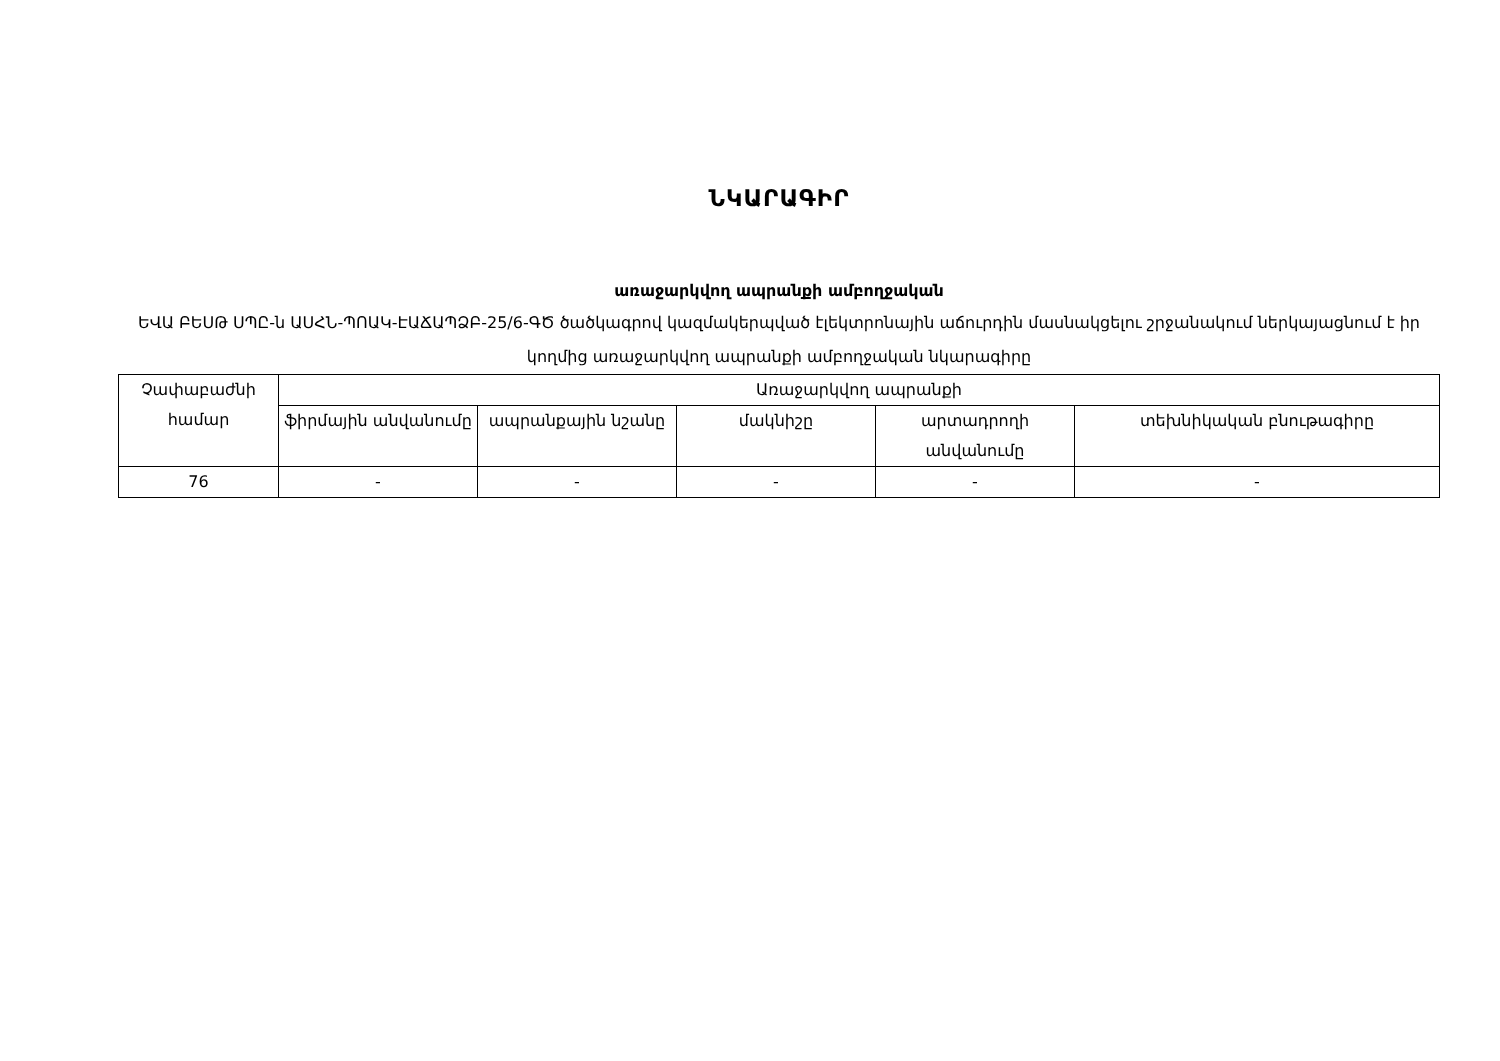ՆԿԱՐԱԳԻՐ
առաջարկվող ապրանքի ամբողջական
ԵՎԱ ԲԵՍԹ ՍՊԸ-ն ԱՍՀՆ-ՊՈԱԿ-ԷԱՃԱՊՁԲ-25/6-ԳԾ ծածկագրով կազմակերպված էլեկտրոնային աճուրդին մասնակցելու շրջանակում ներկայացնում է իր կողմից առաջարկվող ապրանքի ամբողջական նկարագիրը
| Չափաբաժնի համար | Առաջարկվող ապրանքի | | | | |
| --- | --- | --- | --- | --- | --- |
| | ֆիրմային անվանումը | ապրանքային նշանը | մակնիշը | արտադրողի անվանումը | տեխնիկական բնութագիրը |
| 76 | - | - | - | - | - |